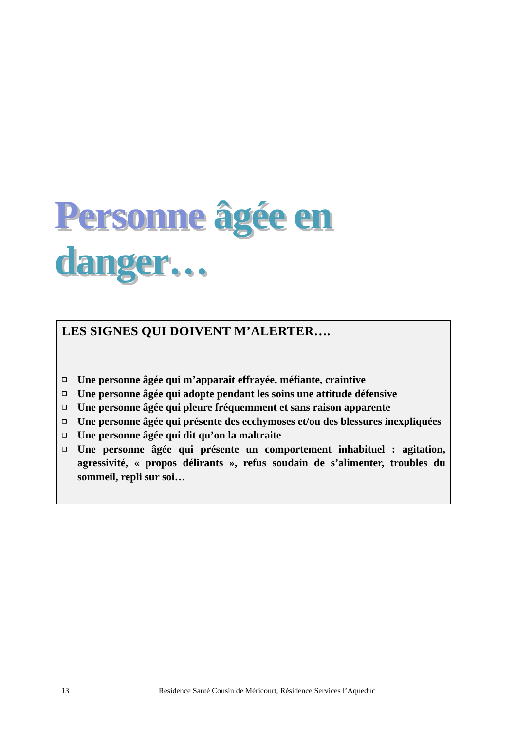Personne âgée en danger…
LES SIGNES QUI DOIVENT M’ALERTER….
❑ Une personne âgée qui m’apparaît effrayée, méfiante, craintive
❑ Une personne âgée qui adopte pendant les soins une attitude défensive
❑ Une personne âgée qui pleure fréquemment et sans raison apparente
❑ Une personne âgée qui présente des ecchymoses et/ou des blessures inexpliquées
❑ Une personne âgée qui dit qu’on la maltraite
❑ Une personne âgée qui présente un comportement inhabituel : agitation, agressivité, « propos délirants », refus soudain de s’alimenter, troubles du sommeil, repli sur soi…
13 Résidence Santé Cousin de Méricourt, Résidence Services l’Aqueduc